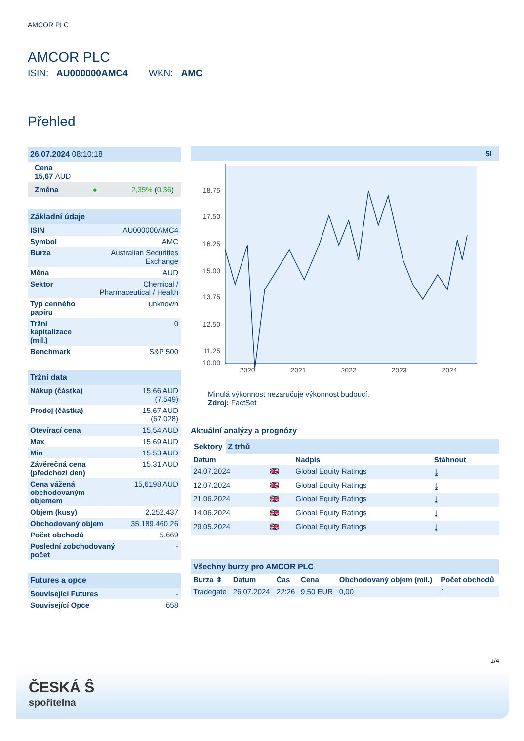AMCOR PLC
AMCOR PLC
ISIN: AU000000AMC4 WKN: AMC
Přehled
26.07.2024 08:10:18
Cena
15,67 AUD
Změna ● 2,35% (0,36)
Základní údaje
| ISIN | AU000000AMC4 |
| Symbol | AMC |
| Burza | Australian Securities Exchange |
| Měna | AUD |
| Sektor | Chemical / Pharmaceutical / Health |
| Typ cenného papíru | unknown |
| Tržní kapitalizace (mil.) | 0 |
| Benchmark | S&P 500 |
Tržní data
| Nákup (částka) | 15,66 AUD (7.549) |
| Prodej (částka) | 15,67 AUD (67.028) |
| Otevírací cena | 15,54 AUD |
| Max | 15,69 AUD |
| Min | 15,53 AUD |
| Závěrečná cena (předchozí den) | 15,31 AUD |
| Cena vážená obchodovaným objemem | 15,6198 AUD |
| Objem (kusy) | 2.252.437 |
| Obchodovaný objem | 35.189.460,26 |
| Počet obchodů | 5.669 |
| Poslední zobchodovaný počet | - |
Futures a opce
| Související Futures | - |
| Související Opce | 658 |
5l
18.75
17.50
16.25
15.00
13.75
12.50
11.25
10.00
2020
2021
2022
2023
2024
Minulá výkonnost nezaručuje výkonnost budoucí.
Zdroj: FactSet
Aktuální analýzy a prognózy
Sektory Z trhů
| Datum | | Nadpis | Stáhnout |
| --- | --- | --- | --- |
| 24.07.2024 | 🇬🇧 | Global Equity Ratings | ⤓ |
| 12.07.2024 | 🇬🇧 | Global Equity Ratings | ⤓ |
| 21.06.2024 | 🇬🇧 | Global Equity Ratings | ⤓ |
| 14.06.2024 | 🇬🇧 | Global Equity Ratings | ⤓ |
| 29.05.2024 | 🇬🇧 | Global Equity Ratings | ⤓ |
Všechny burzy pro AMCOR PLC
| Burza ⇳ | Datum | Čas | Cena | Obchodovaný objem (mil.) | Počet obchodů |
| --- | --- | --- | --- | --- | --- |
| Tradegate | 26.07.2024 | 22:26 | 9,50 EUR | 0,00 | 1 |
1/4
ČESKÁ Ŝ
spořitelna